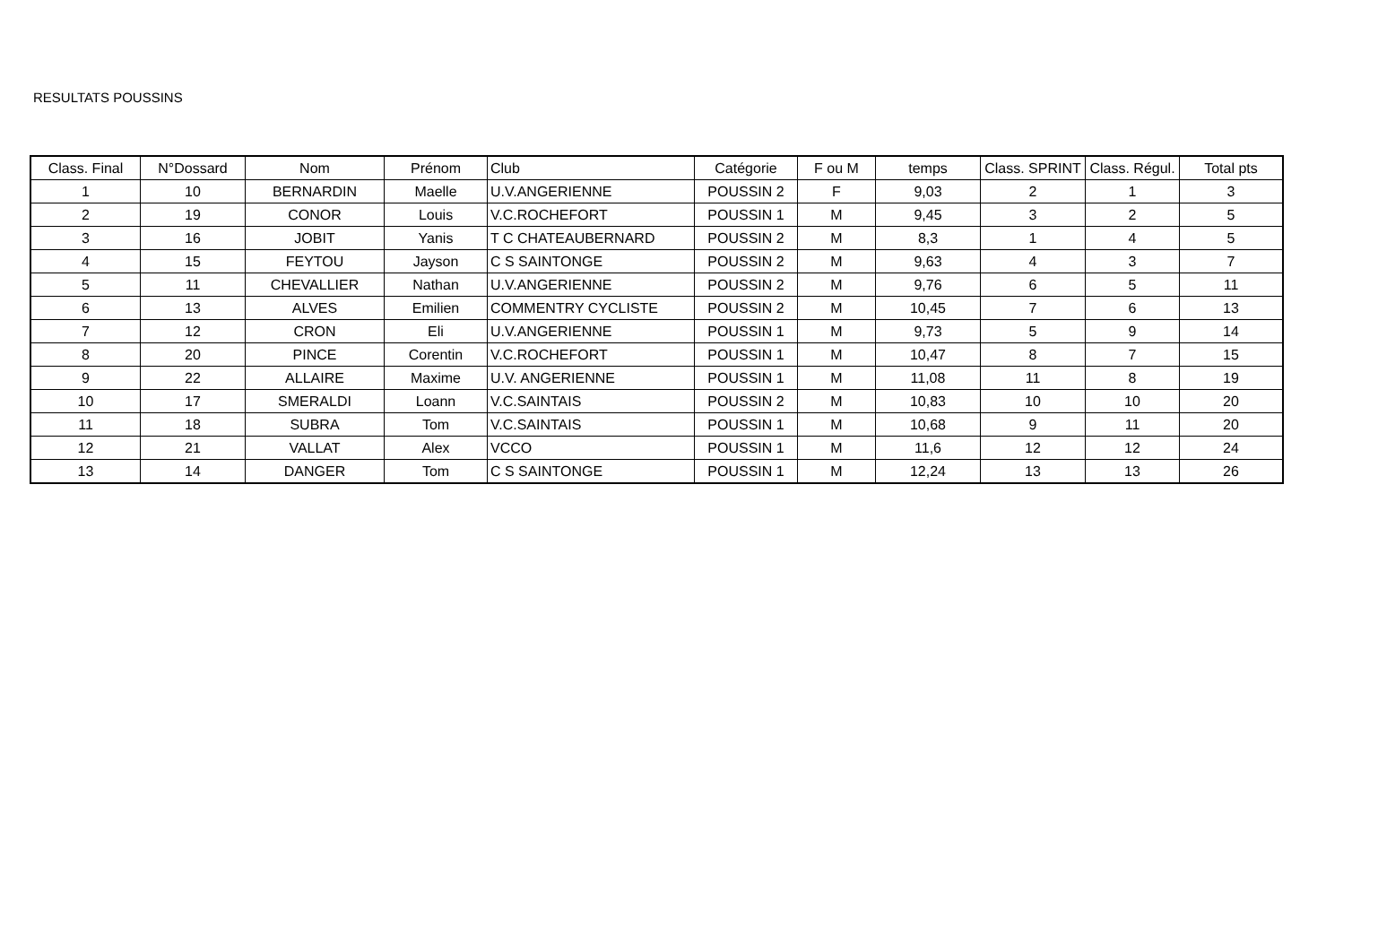RESULTATS POUSSINS
| Class. Final | N°Dossard | Nom | Prénom | Club | Catégorie | F ou M | temps | Class. SPRINT | Class. Régul. | Total pts |
| --- | --- | --- | --- | --- | --- | --- | --- | --- | --- | --- |
| 1 | 10 | BERNARDIN | Maelle | U.V.ANGERIENNE | POUSSIN 2 | F | 9,03 | 2 | 1 | 3 |
| 2 | 19 | CONOR | Louis | V.C.ROCHEFORT | POUSSIN 1 | M | 9,45 | 3 | 2 | 5 |
| 3 | 16 | JOBIT | Yanis | T C CHATEAUBERNARD | POUSSIN 2 | M | 8,3 | 1 | 4 | 5 |
| 4 | 15 | FEYTOU | Jayson | C S SAINTONGE | POUSSIN 2 | M | 9,63 | 4 | 3 | 7 |
| 5 | 11 | CHEVALLIER | Nathan | U.V.ANGERIENNE | POUSSIN 2 | M | 9,76 | 6 | 5 | 11 |
| 6 | 13 | ALVES | Emilien | COMMENTRY CYCLISTE | POUSSIN 2 | M | 10,45 | 7 | 6 | 13 |
| 7 | 12 | CRON | Eli | U.V.ANGERIENNE | POUSSIN 1 | M | 9,73 | 5 | 9 | 14 |
| 8 | 20 | PINCE | Corentin | V.C.ROCHEFORT | POUSSIN 1 | M | 10,47 | 8 | 7 | 15 |
| 9 | 22 | ALLAIRE | Maxime | U.V. ANGERIENNE | POUSSIN 1 | M | 11,08 | 11 | 8 | 19 |
| 10 | 17 | SMERALDI | Loann | V.C.SAINTAIS | POUSSIN 2 | M | 10,83 | 10 | 10 | 20 |
| 11 | 18 | SUBRA | Tom | V.C.SAINTAIS | POUSSIN 1 | M | 10,68 | 9 | 11 | 20 |
| 12 | 21 | VALLAT | Alex | VCCO | POUSSIN 1 | M | 11,6 | 12 | 12 | 24 |
| 13 | 14 | DANGER | Tom | C S SAINTONGE | POUSSIN 1 | M | 12,24 | 13 | 13 | 26 |